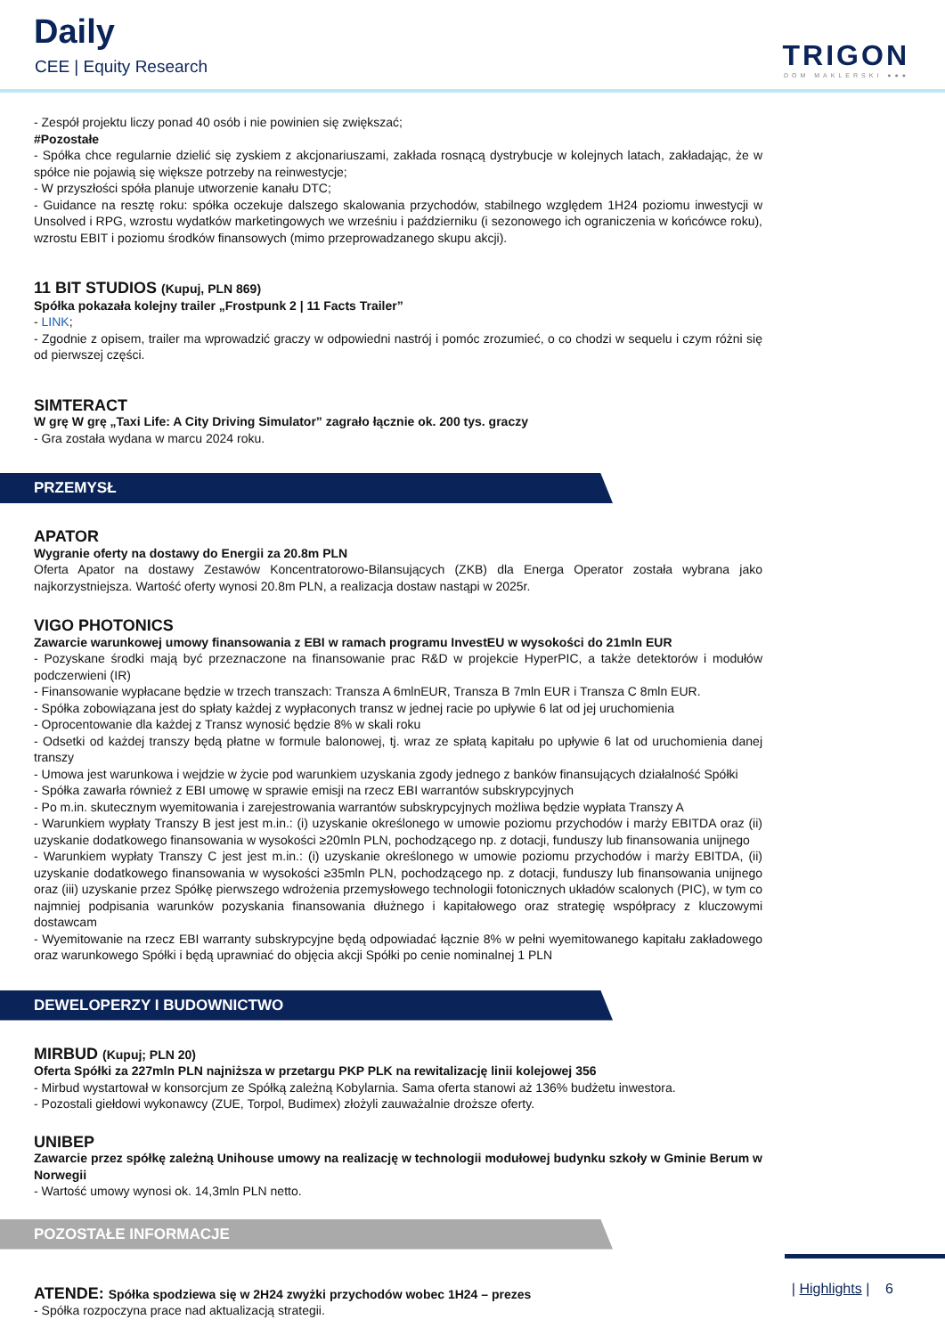Daily
CEE | Equity Research TRIGON
DOM MAKLERSKI ●●●
- Zespół projektu liczy ponad 40 osób i nie powinien się zwiększać;
#Pozostałe
- Spółka chce regularnie dzielić się zyskiem z akcjonariuszami, zakłada rosnącą dystrybucje w kolejnych latach, zakładając, że w spółce nie pojawią się większe potrzeby na reinwestycje;
- W przyszłości spóła planuje utworzenie kanału DTC;
- Guidance na resztę roku: spółka oczekuje dalszego skalowania przychodów, stabilnego względem 1H24 poziomu inwestycji w Unsolved i RPG, wzrostu wydatków marketingowych we wrześniu i październiku (i sezonowego ich ograniczenia w końcówce roku), wzrostu EBIT i poziomu środków finansowych (mimo przeprowadzanego skupu akcji).
11 BIT STUDIOS (Kupuj, PLN 869)
Spółka pokazała kolejny trailer „Frostpunk 2 | 11 Facts Trailer”
- LINK;
- Zgodnie z opisem, trailer ma wprowadzić graczy w odpowiedni nastrój i pomóc zrozumieć, o co chodzi w sequelu i czym różni się od pierwszej części.
SIMTERACT
W grę W grę „Taxi Life: A City Driving Simulator” zagrało łącznie ok. 200 tys. graczy
- Gra została wydana w marcu 2024 roku.
PRZEMYSŁ
APATOR
Wygranie oferty na dostawy do Energii za 20.8m PLN
Oferta Apator na dostawy Zestawów Koncentratorowo-Bilansujących (ZKB) dla Energa Operator została wybrana jako najkorzystniejsza. Wartość oferty wynosi 20.8m PLN, a realizacja dostaw nastąpi w 2025r.
VIGO PHOTONICS
Zawarcie warunkowej umowy finansowania z EBI w ramach programu InvestEU w wysokości do 21mln EUR
- Pozyskane środki mają być przeznaczone na finansowanie prac R&D w projekcie HyperPIC, a także detektorów i modułów podczerwieni (IR)
- Finansowanie wypłacane będzie w trzech transzach: Transza A 6mlnEUR, Transza B 7mln EUR i Transza C 8mln EUR.
- Spółka zobowiązana jest do spłaty każdej z wypłaconych transz w jednej racie po upływie 6 lat od jej uruchomienia
- Oprocentowanie dla każdej z Transz wynosić będzie 8% w skali roku
- Odsetki od każdej transzy będą płatne w formule balonowej, tj. wraz ze spłatą kapitału po upływie 6 lat od uruchomienia danej transzy
- Umowa jest warunkowa i wejdzie w życie pod warunkiem uzyskania zgody jednego z banków finansujących działalność Spółki
- Spółka zawarła również z EBI umowę w sprawie emisji na rzecz EBI warrantów subskrypcyjnych
- Po m.in. skutecznym wyemitowania i zarejestrowania warrantów subskrypcyjnych możliwa będzie wypłata Transzy A
- Warunkiem wypłaty Transzy B jest jest m.in.: (i) uzyskanie określonego w umowie poziomu przychodów i marży EBITDA oraz (ii) uzyskanie dodatkowego finansowania w wysokości ≥20mln PLN, pochodzącego np. z dotacji, funduszy lub finansowania unijnego
- Warunkiem wypłaty Transzy C jest jest m.in.: (i) uzyskanie określonego w umowie poziomu przychodów i marży EBITDA, (ii) uzyskanie dodatkowego finansowania w wysokości ≥35mln PLN, pochodzącego np. z dotacji, funduszy lub finansowania unijnego oraz (iii) uzyskanie przez Spółkę pierwszego wdrożenia przemysłowego technologii fotonicznych układów scalonych (PIC), w tym co najmniej podpisania warunków pozyskania finansowania dłużnego i kapitałowego oraz strategię współpracy z kluczowymi dostawcam
- Wyemitowanie na rzecz EBI warranty subskrypcyjne będą odpowiadać łącznie 8% w pełni wyemitowanego kapitału zakładowego oraz warunkowego Spółki i będą uprawniać do objęcia akcji Spółki po cenie nominalnej 1 PLN
DEWELOPERZY I BUDOWNICTWO
MIRBUD (Kupuj; PLN 20)
Oferta Spółki za 227mln PLN najniższa w przetargu PKP PLK na rewitalizację linii kolejowej 356
- Mirbud wystartował w konsorcjum ze Spółką zależną Kobylarnia. Sama oferta stanowi aż 136% budżetu inwestora.
- Pozostali giełdowi wykonawcy (ZUE, Torpol, Budimex) złożyli zauważalnie droższe oferty.
UNIBEP
Zawarcie przez spółkę zależną Unihouse umowy na realizację w technologii modułowej budynku szkoły w Gminie Berum w Norwegii
- Wartość umowy wynosi ok. 14,3mln PLN netto.
POZOSTAŁE INFORMACJE
ATENDE: Spółka spodziewa się w 2H24 zwyżki przychodów wobec 1H24 – prezes
- Spółka rozpoczyna prace nad aktualizacją strategii.
| Highlights | 6